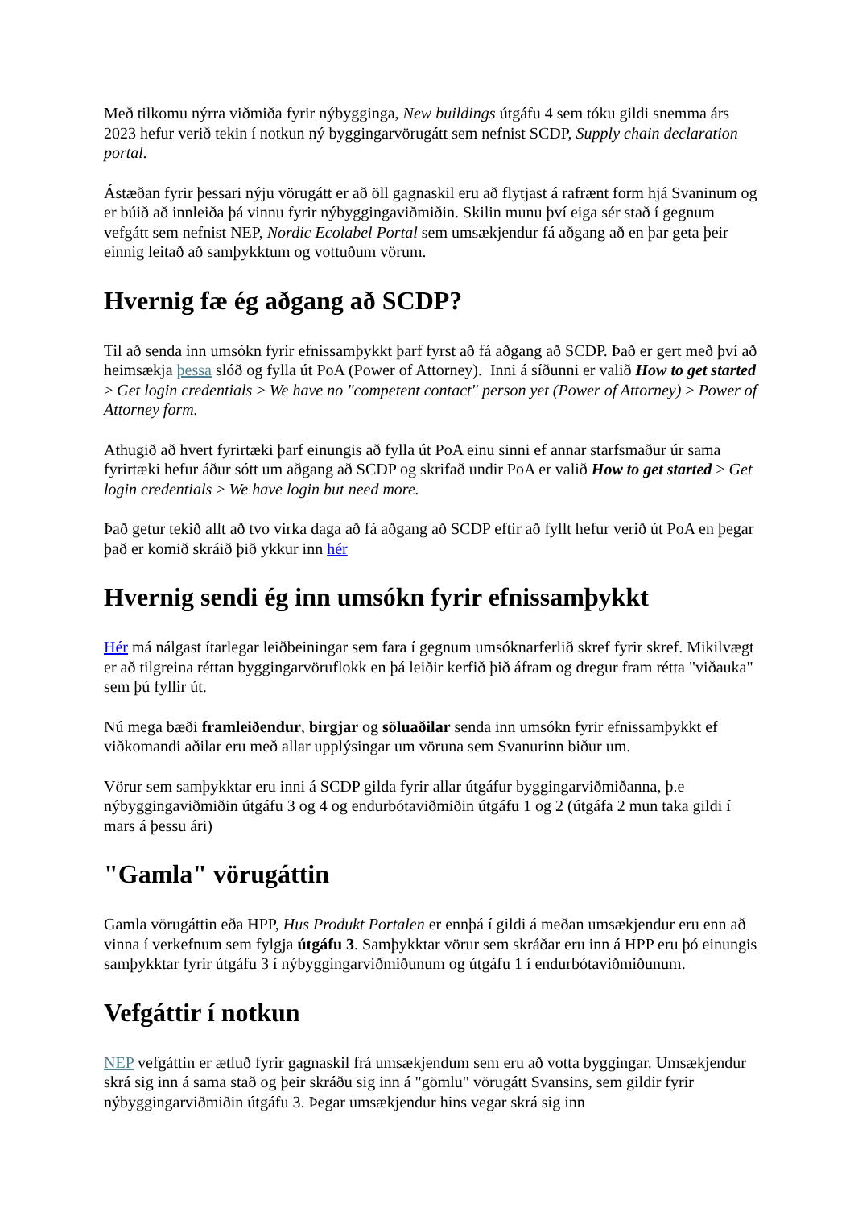Með tilkomu nýrra viðmiða fyrir nýbygginga, New buildings útgáfu 4 sem tóku gildi snemma árs 2023 hefur verið tekin í notkun ný byggingarvörugátt sem nefnist SCDP, Supply chain declaration portal.
Ástæðan fyrir þessari nýju vörugátt er að öll gagnaskil eru að flytjast á rafrænt form hjá Svaninum og er búið að innleiða þá vinnu fyrir nýbyggingaviðmiðin. Skilin munu því eiga sér stað í gegnum vefgátt sem nefnist NEP, Nordic Ecolabel Portal sem umsækjendur fá aðgang að en þar geta þeir einnig leitað að samþykktum og vottuðum vörum.
Hvernig fæ ég aðgang að SCDP?
Til að senda inn umsókn fyrir efnissamþykkt þarf fyrst að fá aðgang að SCDP. Það er gert með því að heimsækja þessa slóð og fylla út PoA (Power of Attorney). Inni á síðunni er valið How to get started > Get login credentials > We have no "competent contact" person yet (Power of Attorney) > Power of Attorney form.
Athugið að hvert fyrirtæki þarf einungis að fylla út PoA einu sinni ef annar starfsmaður úr sama fyrirtæki hefur áður sótt um aðgang að SCDP og skrifað undir PoA er valið How to get started > Get login credentials > We have login but need more.
Það getur tekið allt að tvo virka daga að fá aðgang að SCDP eftir að fyllt hefur verið út PoA en þegar það er komið skráið þið ykkur inn hér
Hvernig sendi ég inn umsókn fyrir efnissamþykkt
Hér má nálgast ítarlegar leiðbeiningar sem fara í gegnum umsóknarferlið skref fyrir skref. Mikilvægt er að tilgreina réttan byggingarvöruflokk en þá leiðir kerfið þið áfram og dregur fram rétta "viðauka" sem þú fyllir út.
Nú mega bæði framleiðendur, birgjar og söluaðilar senda inn umsókn fyrir efnissamþykkt ef viðkomandi aðilar eru með allar upplýsingar um vöruna sem Svanurinn biður um.
Vörur sem samþykktar eru inni á SCDP gilda fyrir allar útgáfur byggingarviðmiðanna, þ.e nýbyggingaviðmiðin útgáfu 3 og 4 og endurbótaviðmiðin útgáfu 1 og 2 (útgáfa 2 mun taka gildi í mars á þessu ári)
"Gamla" vörugáttin
Gamla vörugáttin eða HPP, Hus Produkt Portalen er ennþá í gildi á meðan umsækjendur eru enn að vinna í verkefnum sem fylgja útgáfu 3. Samþykktar vörur sem skráðar eru inn á HPP eru þó einungis samþykktar fyrir útgáfu 3 í nýbyggingarviðmiðunum og útgáfu 1 í endurbótaviðmiðunum.
Vefgáttir í notkun
NEP vefgáttin er ætluð fyrir gagnaskil frá umsækjendum sem eru að votta byggingar. Umsækjendur skrá sig inn á sama stað og þeir skráðu sig inn á "gömlu" vörugátt Svansins, sem gildir fyrir nýbyggingarviðmiðin útgáfu 3. Þegar umsækjendur hins vegar skrá sig inn